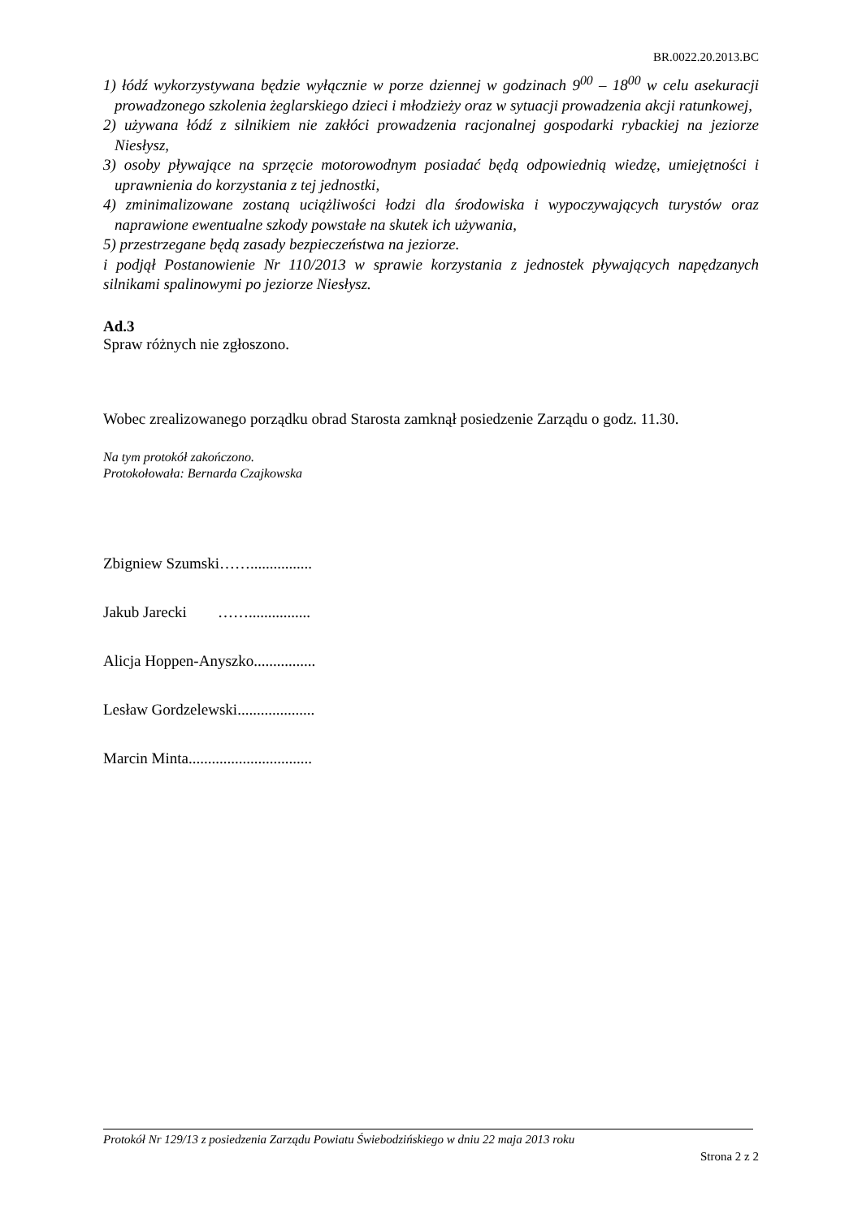BR.0022.20.2013.BC
1) łódź wykorzystywana będzie wyłącznie w porze dziennej w godzinach 9<sup>00</sup> – 18<sup>00</sup> w celu asekuracji prowadzonego szkolenia żeglarskiego dzieci i młodzieży oraz w sytuacji prowadzenia akcji ratunkowej,
2) używana łódź z silnikiem nie zakłóci prowadzenia racjonalnej gospodarki rybackiej na jeziorze Niesłysz,
3) osoby pływające na sprzęcie motorowodnym posiadać będą odpowiednią wiedzę, umiejętności i uprawnienia do korzystania z tej jednostki,
4) zminimalizowane zostaną uciążliwości łodzi dla środowiska i wypoczywających turystów oraz naprawione ewentualne szkody powstałe na skutek ich używania,
5) przestrzegane będą zasady bezpieczeństwa na jeziorze.
i podjął Postanowienie Nr 110/2013 w sprawie korzystania z jednostek pływających napędzanych silnikami spalinowymi po jeziorze Niesłysz.
Ad.3
Spraw różnych nie zgłoszono.
Wobec zrealizowanego porządku obrad Starosta zamknął posiedzenie Zarządu o godz. 11.30.
Na tym protokół zakończono.
Protokołowała: Bernarda Czajkowska
Zbigniew Szumski……................
Jakub Jarecki ……................
Alicja Hoppen-Anyszko................
Lesław Gordzelewski....................
Marcin Minta................................
Protokół Nr 129/13 z posiedzenia Zarządu Powiatu Świebodzińskiego w dniu 22 maja 2013 roku
Strona 2 z 2